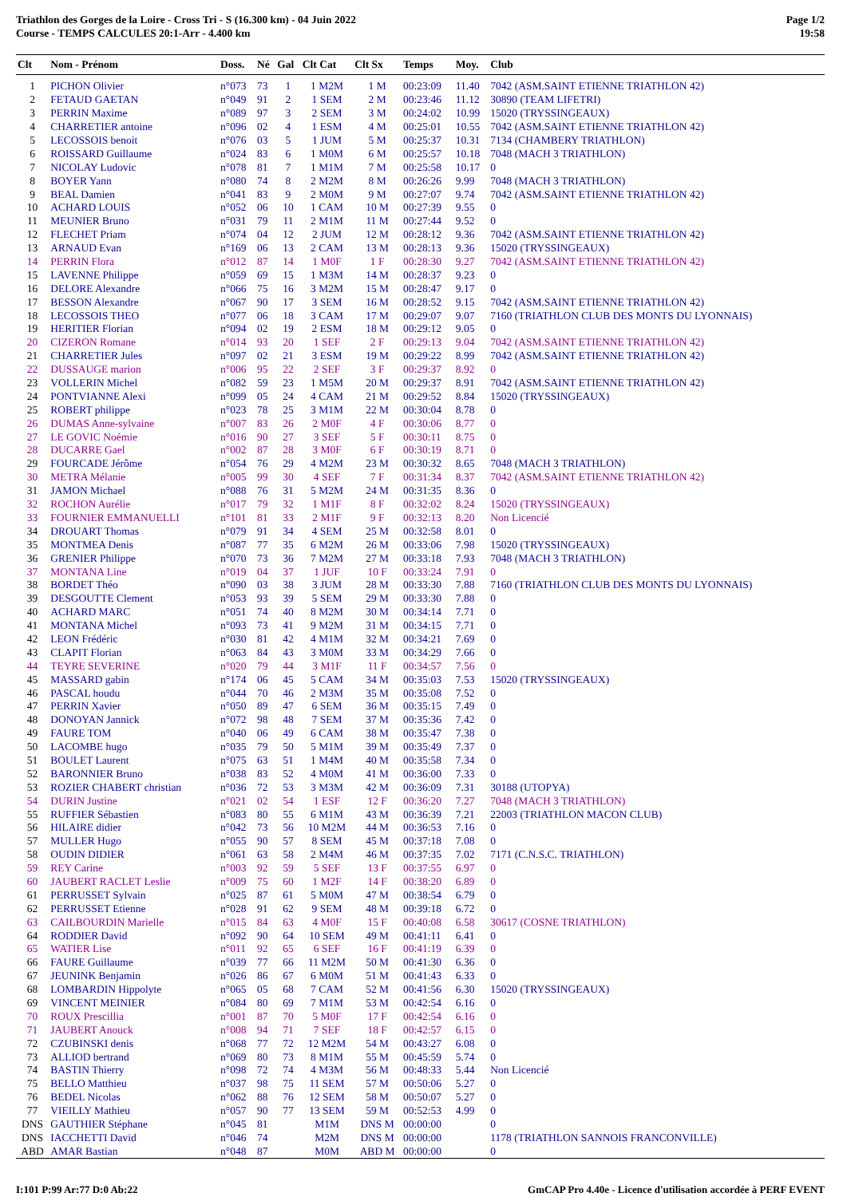Triathlon des Gorges de la Loire - Cross Tri - S (16.300 km) - 04 Juin 2022
Course - TEMPS CALCULES 20:1-Arr - 4.400 km
Page 1/2
19:58
| Clt | Nom - Prénom | Doss. | Né | Gal | Clt Cat | Clt Sx | Temps | Moy. | Club |
| --- | --- | --- | --- | --- | --- | --- | --- | --- | --- |
| 1 | PICHON Olivier | n°073 | 73 | 1 | 1 M2M | 1 M | 00:23:09 | 11.40 | 7042 (ASM.SAINT ETIENNE TRIATHLON 42) |
| 2 | FETAUD GAETAN | n°049 | 91 | 2 | 1 SEM | 2 M | 00:23:46 | 11.12 | 30890 (TEAM LIFETRI) |
| 3 | PERRIN Maxime | n°089 | 97 | 3 | 2 SEM | 3 M | 00:24:02 | 10.99 | 15020 (TRYSSINGEAUX) |
| 4 | CHARRETIER antoine | n°096 | 02 | 4 | 1 ESM | 4 M | 00:25:01 | 10.55 | 7042 (ASM.SAINT ETIENNE TRIATHLON 42) |
| 5 | LECOSSOIS benoit | n°076 | 03 | 5 | 1 JUM | 5 M | 00:25:37 | 10.31 | 7134 (CHAMBERY TRIATHLON) |
| 6 | ROISSARD Guillaume | n°024 | 83 | 6 | 1 M0M | 6 M | 00:25:57 | 10.18 | 7048 (MACH 3 TRIATHLON) |
| 7 | NICOLAY Ludovic | n°078 | 81 | 7 | 1 M1M | 7 M | 00:25:58 | 10.17 | 0 |
| 8 | BOYER Yann | n°080 | 74 | 8 | 2 M2M | 8 M | 00:26:26 | 9.99 | 7048 (MACH 3 TRIATHLON) |
| 9 | BEAL Damien | n°041 | 83 | 9 | 2 M0M | 9 M | 00:27:07 | 9.74 | 7042 (ASM.SAINT ETIENNE TRIATHLON 42) |
| 10 | ACHARD LOUIS | n°052 | 06 | 10 | 1 CAM | 10 M | 00:27:39 | 9.55 | 0 |
| 11 | MEUNIER Bruno | n°031 | 79 | 11 | 2 M1M | 11 M | 00:27:44 | 9.52 | 0 |
| 12 | FLECHET Priam | n°074 | 04 | 12 | 2 JUM | 12 M | 00:28:12 | 9.36 | 7042 (ASM.SAINT ETIENNE TRIATHLON 42) |
| 13 | ARNAUD Evan | n°169 | 06 | 13 | 2 CAM | 13 M | 00:28:13 | 9.36 | 15020 (TRYSSINGEAUX) |
| 14 | PERRIN Flora | n°012 | 87 | 14 | 1 M0F | 1 F | 00:28:30 | 9.27 | 7042 (ASM.SAINT ETIENNE TRIATHLON 42) |
| 15 | LAVENNE Philippe | n°059 | 69 | 15 | 1 M3M | 14 M | 00:28:37 | 9.23 | 0 |
| 16 | DELORE Alexandre | n°066 | 75 | 16 | 3 M2M | 15 M | 00:28:47 | 9.17 | 0 |
| 17 | BESSON Alexandre | n°067 | 90 | 17 | 3 SEM | 16 M | 00:28:52 | 9.15 | 7042 (ASM.SAINT ETIENNE TRIATHLON 42) |
| 18 | LECOSSOIS THEO | n°077 | 06 | 18 | 3 CAM | 17 M | 00:29:07 | 9.07 | 7160 (TRIATHLON CLUB DES MONTS DU LYONNAIS) |
| 19 | HERITIER Florian | n°094 | 02 | 19 | 2 ESM | 18 M | 00:29:12 | 9.05 | 0 |
| 20 | CIZERON Romane | n°014 | 93 | 20 | 1 SEF | 2 F | 00:29:13 | 9.04 | 7042 (ASM.SAINT ETIENNE TRIATHLON 42) |
| 21 | CHARRETIER Jules | n°097 | 02 | 21 | 3 ESM | 19 M | 00:29:22 | 8.99 | 7042 (ASM.SAINT ETIENNE TRIATHLON 42) |
| 22 | DUSSAUGE marion | n°006 | 95 | 22 | 2 SEF | 3 F | 00:29:37 | 8.92 | 0 |
| 23 | VOLLERIN Michel | n°082 | 59 | 23 | 1 M5M | 20 M | 00:29:37 | 8.91 | 7042 (ASM.SAINT ETIENNE TRIATHLON 42) |
| 24 | PONTVIANNE Alexi | n°099 | 05 | 24 | 4 CAM | 21 M | 00:29:52 | 8.84 | 15020 (TRYSSINGEAUX) |
| 25 | ROBERT philippe | n°023 | 78 | 25 | 3 M1M | 22 M | 00:30:04 | 8.78 | 0 |
| 26 | DUMAS Anne-sylvaine | n°007 | 83 | 26 | 2 M0F | 4 F | 00:30:06 | 8.77 | 0 |
| 27 | LE GOVIC Noémie | n°016 | 90 | 27 | 3 SEF | 5 F | 00:30:11 | 8.75 | 0 |
| 28 | DUCARRE Gael | n°002 | 87 | 28 | 3 M0F | 6 F | 00:30:19 | 8.71 | 0 |
| 29 | FOURCADE Jérôme | n°054 | 76 | 29 | 4 M2M | 23 M | 00:30:32 | 8.65 | 7048 (MACH 3 TRIATHLON) |
| 30 | METRA Mélanie | n°005 | 99 | 30 | 4 SEF | 7 F | 00:31:34 | 8.37 | 7042 (ASM.SAINT ETIENNE TRIATHLON 42) |
| 31 | JAMON Michael | n°088 | 76 | 31 | 5 M2M | 24 M | 00:31:35 | 8.36 | 0 |
| 32 | ROCHON Aurélie | n°017 | 79 | 32 | 1 M1F | 8 F | 00:32:02 | 8.24 | 15020 (TRYSSINGEAUX) |
| 33 | FOURNIER EMMANUELLI | n°101 | 81 | 33 | 2 M1F | 9 F | 00:32:13 | 8.20 | Non Licencié |
| 34 | DROUART Thomas | n°079 | 91 | 34 | 4 SEM | 25 M | 00:32:58 | 8.01 | 0 |
| 35 | MONTMEA Denis | n°087 | 77 | 35 | 6 M2M | 26 M | 00:33:06 | 7.98 | 15020 (TRYSSINGEAUX) |
| 36 | GRENIER Philippe | n°070 | 73 | 36 | 7 M2M | 27 M | 00:33:18 | 7.93 | 7048 (MACH 3 TRIATHLON) |
| 37 | MONTANA Line | n°019 | 04 | 37 | 1 JUF | 10 F | 00:33:24 | 7.91 | 0 |
| 38 | BORDET Théo | n°090 | 03 | 38 | 3 JUM | 28 M | 00:33:30 | 7.88 | 7160 (TRIATHLON CLUB DES MONTS DU LYONNAIS) |
| 39 | DESGOUTTE Clement | n°053 | 93 | 39 | 5 SEM | 29 M | 00:33:30 | 7.88 | 0 |
| 40 | ACHARD MARC | n°051 | 74 | 40 | 8 M2M | 30 M | 00:34:14 | 7.71 | 0 |
| 41 | MONTANA Michel | n°093 | 73 | 41 | 9 M2M | 31 M | 00:34:15 | 7.71 | 0 |
| 42 | LEON Frédéric | n°030 | 81 | 42 | 4 M1M | 32 M | 00:34:21 | 7.69 | 0 |
| 43 | CLAPIT Florian | n°063 | 84 | 43 | 3 M0M | 33 M | 00:34:29 | 7.66 | 0 |
| 44 | TEYRE SEVERINE | n°020 | 79 | 44 | 3 M1F | 11 F | 00:34:57 | 7.56 | 0 |
| 45 | MASSARD gabin | n°174 | 06 | 45 | 5 CAM | 34 M | 00:35:03 | 7.53 | 15020 (TRYSSINGEAUX) |
| 46 | PASCAL houdu | n°044 | 70 | 46 | 2 M3M | 35 M | 00:35:08 | 7.52 | 0 |
| 47 | PERRIN Xavier | n°050 | 89 | 47 | 6 SEM | 36 M | 00:35:15 | 7.49 | 0 |
| 48 | DONOYAN Jannick | n°072 | 98 | 48 | 7 SEM | 37 M | 00:35:36 | 7.42 | 0 |
| 49 | FAURE TOM | n°040 | 06 | 49 | 6 CAM | 38 M | 00:35:47 | 7.38 | 0 |
| 50 | LACOMBE hugo | n°035 | 79 | 50 | 5 M1M | 39 M | 00:35:49 | 7.37 | 0 |
| 51 | BOULET Laurent | n°075 | 63 | 51 | 1 M4M | 40 M | 00:35:58 | 7.34 | 0 |
| 52 | BARONNIER Bruno | n°038 | 83 | 52 | 4 M0M | 41 M | 00:36:00 | 7.33 | 0 |
| 53 | ROZIER CHABERT christian | n°036 | 72 | 53 | 3 M3M | 42 M | 00:36:09 | 7.31 | 30188 (UTOPYA) |
| 54 | DURIN Justine | n°021 | 02 | 54 | 1 ESF | 12 F | 00:36:20 | 7.27 | 7048 (MACH 3 TRIATHLON) |
| 55 | RUFFIER Sébastien | n°083 | 80 | 55 | 6 M1M | 43 M | 00:36:39 | 7.21 | 22003 (TRIATHLON MACON CLUB) |
| 56 | HILAIRE didier | n°042 | 73 | 56 | 10 M2M | 44 M | 00:36:53 | 7.16 | 0 |
| 57 | MULLER Hugo | n°055 | 90 | 57 | 8 SEM | 45 M | 00:37:18 | 7.08 | 0 |
| 58 | OUDIN DIDIER | n°061 | 63 | 58 | 2 M4M | 46 M | 00:37:35 | 7.02 | 7171 (C.N.S.C. TRIATHLON) |
| 59 | REY Carine | n°003 | 92 | 59 | 5 SEF | 13 F | 00:37:55 | 6.97 | 0 |
| 60 | JAUBERT RACLET Leslie | n°009 | 75 | 60 | 1 M2F | 14 F | 00:38:20 | 6.89 | 0 |
| 61 | PERRUSSET Sylvain | n°025 | 87 | 61 | 5 M0M | 47 M | 00:38:54 | 6.79 | 0 |
| 62 | PERRUSSET Etienne | n°028 | 91 | 62 | 9 SEM | 48 M | 00:39:18 | 6.72 | 0 |
| 63 | CAILBOURDIN Marielle | n°015 | 84 | 63 | 4 M0F | 15 F | 00:40:08 | 6.58 | 30617 (COSNE TRIATHLON) |
| 64 | RODDIER David | n°092 | 90 | 64 | 10 SEM | 49 M | 00:41:11 | 6.41 | 0 |
| 65 | WATIER Lise | n°011 | 92 | 65 | 6 SEF | 16 F | 00:41:19 | 6.39 | 0 |
| 66 | FAURE Guillaume | n°039 | 77 | 66 | 11 M2M | 50 M | 00:41:30 | 6.36 | 0 |
| 67 | JEUNINK Benjamin | n°026 | 86 | 67 | 6 M0M | 51 M | 00:41:43 | 6.33 | 0 |
| 68 | LOMBARDIN Hippolyte | n°065 | 05 | 68 | 7 CAM | 52 M | 00:41:56 | 6.30 | 15020 (TRYSSINGEAUX) |
| 69 | VINCENT MEINIER | n°084 | 80 | 69 | 7 M1M | 53 M | 00:42:54 | 6.16 | 0 |
| 70 | ROUX Prescillia | n°001 | 87 | 70 | 5 M0F | 17 F | 00:42:54 | 6.16 | 0 |
| 71 | JAUBERT Anouck | n°008 | 94 | 71 | 7 SEF | 18 F | 00:42:57 | 6.15 | 0 |
| 72 | CZUBINSKI denis | n°068 | 77 | 72 | 12 M2M | 54 M | 00:43:27 | 6.08 | 0 |
| 73 | ALLIOD bertrand | n°069 | 80 | 73 | 8 M1M | 55 M | 00:45:59 | 5.74 | 0 |
| 74 | BASTIN Thierry | n°098 | 72 | 74 | 4 M3M | 56 M | 00:48:33 | 5.44 | Non Licencié |
| 75 | BELLO Matthieu | n°037 | 98 | 75 | 11 SEM | 57 M | 00:50:06 | 5.27 | 0 |
| 76 | BEDEL Nicolas | n°062 | 88 | 76 | 12 SEM | 58 M | 00:50:07 | 5.27 | 0 |
| 77 | VIEILLY Mathieu | n°057 | 90 | 77 | 13 SEM | 59 M | 00:52:53 | 4.99 | 0 |
| DNS | GAUTHIER Stéphane | n°045 | 81 | | M1M | DNS M | 00:00:00 | | 0 |
| DNS | IACCHETTI David | n°046 | 74 | | M2M | DNS M | 00:00:00 | | 1178 (TRIATHLON SANNOIS FRANCONVILLE) |
| ABD | AMAR Bastian | n°048 | 87 | | M0M | ABD M | 00:00:00 | | 0 |
I:101 P:99 Ar:77 D:0 Ab:22 GmCAP Pro 4.40e - Licence d'utilisation accordée à PERF EVENT